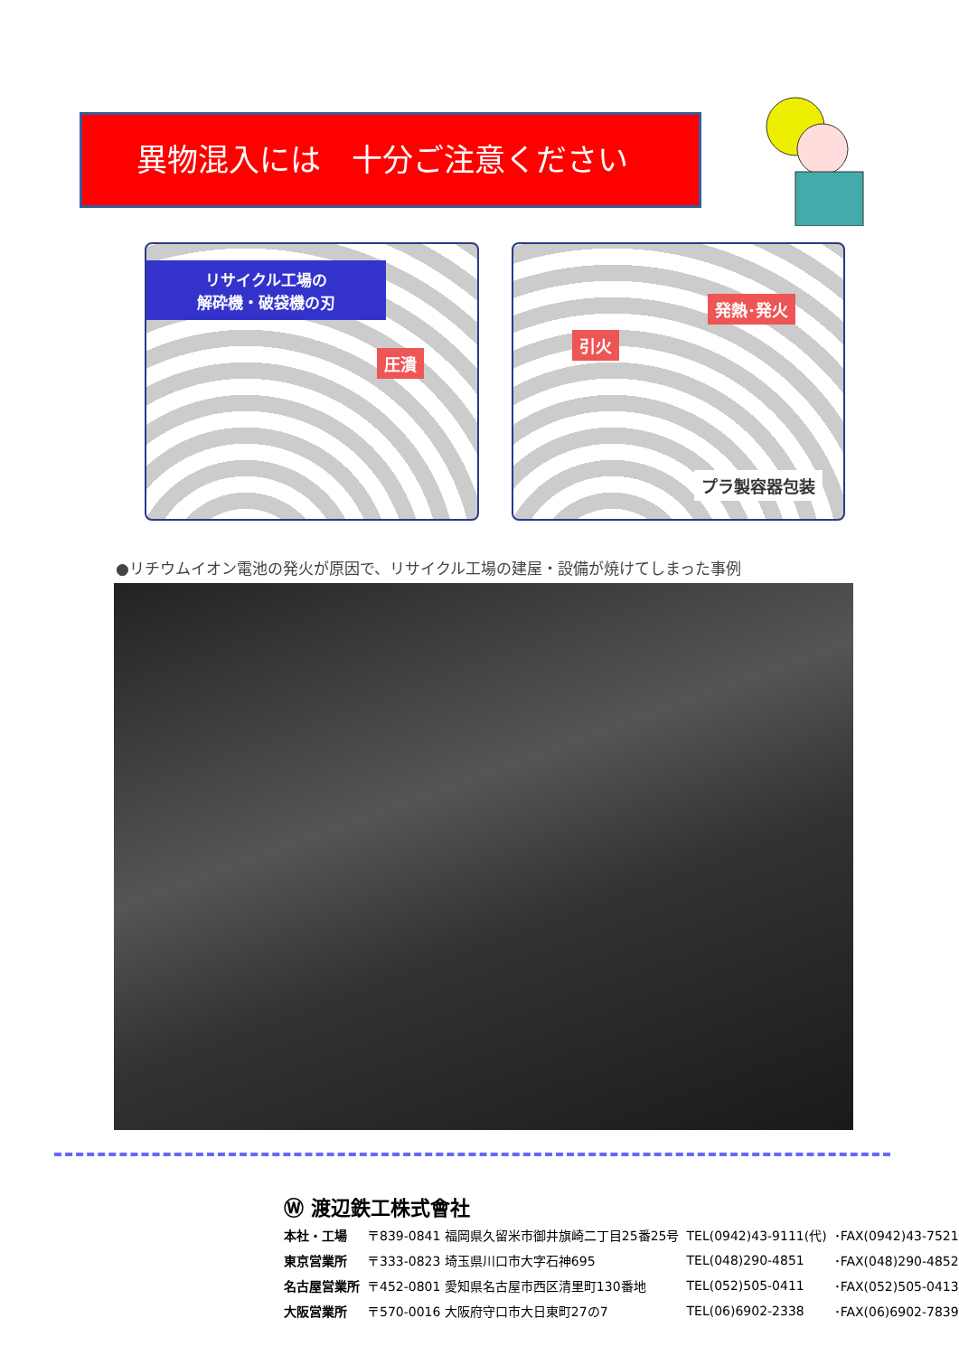異物混入には　十分ご注意ください
リサイクル工場の
解砕機・破袋機の刃
圧潰
引火
発熱･発火
プラ製容器包装
●リチウムイオン電池の発火が原因で、リサイクル工場の建屋・設備が焼けてしまった事例
Ⓦ 渡辺鉄工株式會社
| 本社・工場 | 〒839-0841 福岡県久留米市御井旗崎二丁目25番25号 | TEL(0942)43-9111(代) | ･FAX(0942)43-7521 |
| 東京営業所 | 〒333-0823 埼玉県川口市大字石神695 | TEL(048)290-4851 | ･FAX(048)290-4852 |
| 名古屋営業所 | 〒452-0801 愛知県名古屋市西区清里町130番地 | TEL(052)505-0411 | ･FAX(052)505-0413 |
| 大阪営業所 | 〒570-0016 大阪府守口市大日東町27の7 | TEL(06)6902-2338 | ･FAX(06)6902-7839 |